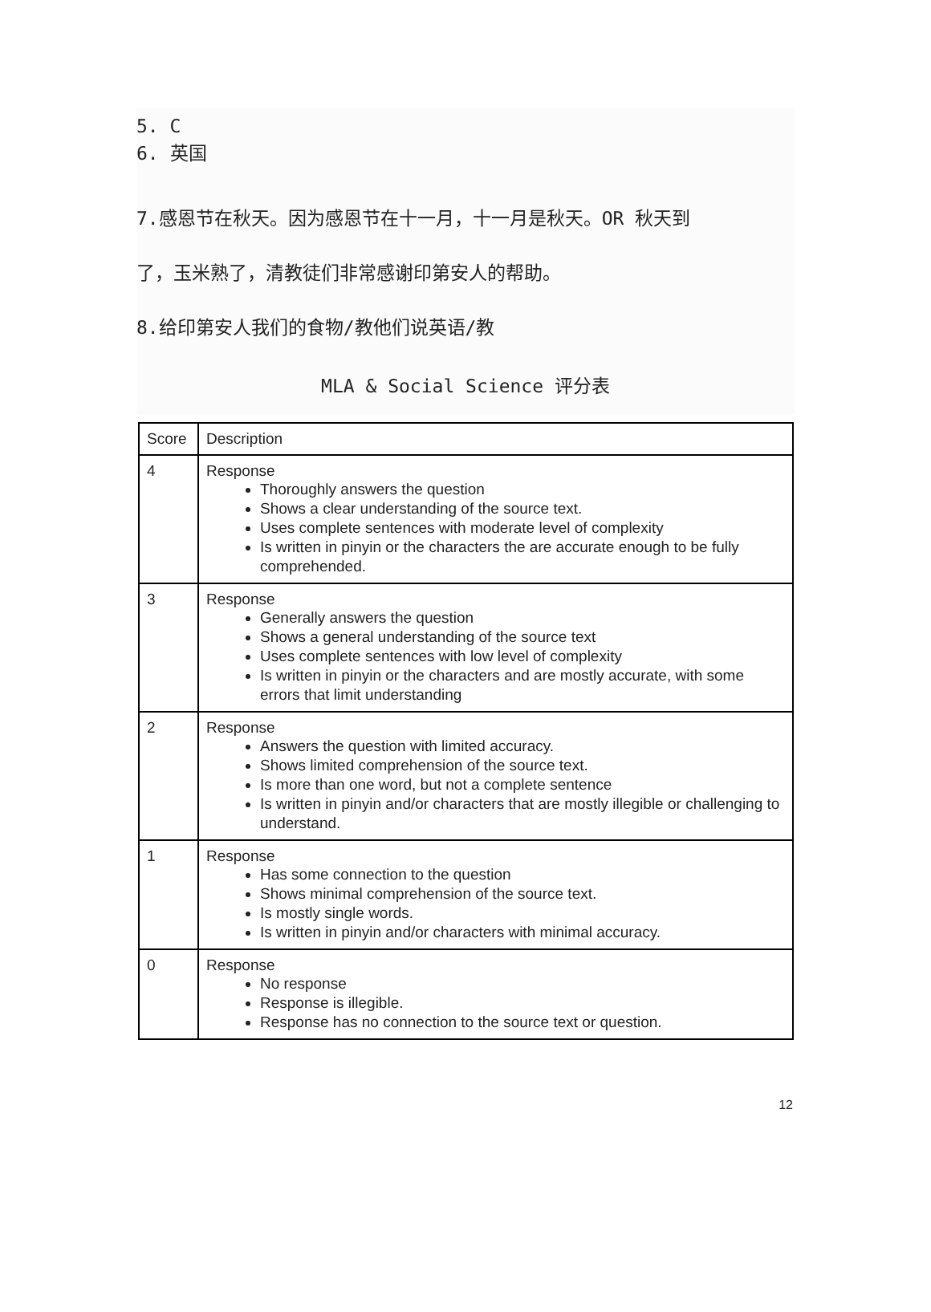5. C
6. 英国
7.感恩节在秋天。因为感恩节在十一月，十一月是秋天。OR 秋天到
了，玉米熟了，清教徒们非常感谢印第安人的帮助。
8.给印第安人我们的食物/教他们说英语/教
MLA & Social Science 评分表
| Score | Description |
| --- | --- |
| 4 | Response Thoroughly answers the question Shows a clear understanding of the source text. Uses complete sentences with moderate level of complexity Is written in pinyin or the characters the are accurate enough to be fully comprehended. |
| 3 | Response Generally answers the question Shows a general understanding of the source text Uses complete sentences with low level of complexity Is written in pinyin or the characters and are mostly accurate, with some errors that limit understanding |
| 2 | Response Answers the question with limited accuracy. Shows limited comprehension of the source text. Is more than one word, but not a complete sentence Is written in pinyin and/or characters that are mostly illegible or challenging to understand. |
| 1 | Response Has some connection to the question Shows minimal comprehension of the source text. Is mostly single words. Is written in pinyin and/or characters with minimal accuracy. |
| 0 | Response No response Response is illegible. Response has no connection to the source text or question. |
12